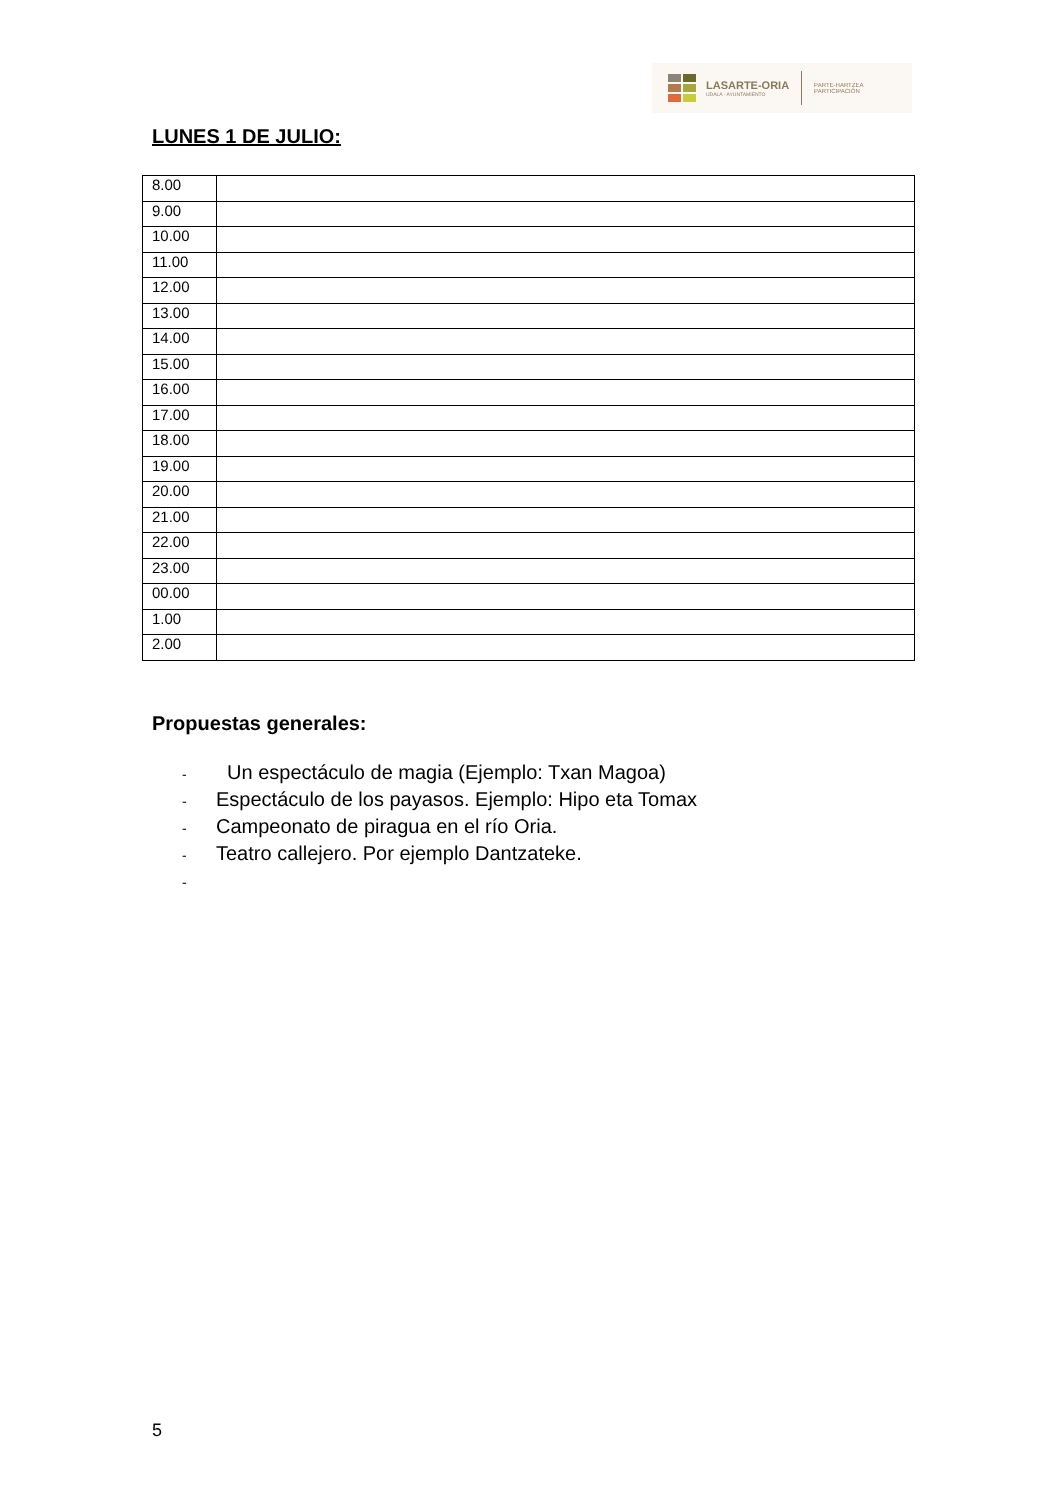LASARTE-ORIA
UDALA - AYUNTAMIENTO
PARTE-HARTZEA
PARTICIPACIÓN
LUNES 1 DE JULIO:
| 8.00 | |
| 9.00 | |
| 10.00 | |
| 11.00 | |
| 12.00 | |
| 13.00 | |
| 14.00 | |
| 15.00 | |
| 16.00 | |
| 17.00 | |
| 18.00 | |
| 19.00 | |
| 20.00 | |
| 21.00 | |
| 22.00 | |
| 23.00 | |
| 00.00 | |
| 1.00 | |
| 2.00 | |
Propuestas generales:
- Un espectáculo de magia (Ejemplo: Txan Magoa)
- Espectáculo de los payasos. Ejemplo: Hipo eta Tomax
- Campeonato de piragua en el río Oria.
- Teatro callejero. Por ejemplo Dantzateke.
-
5